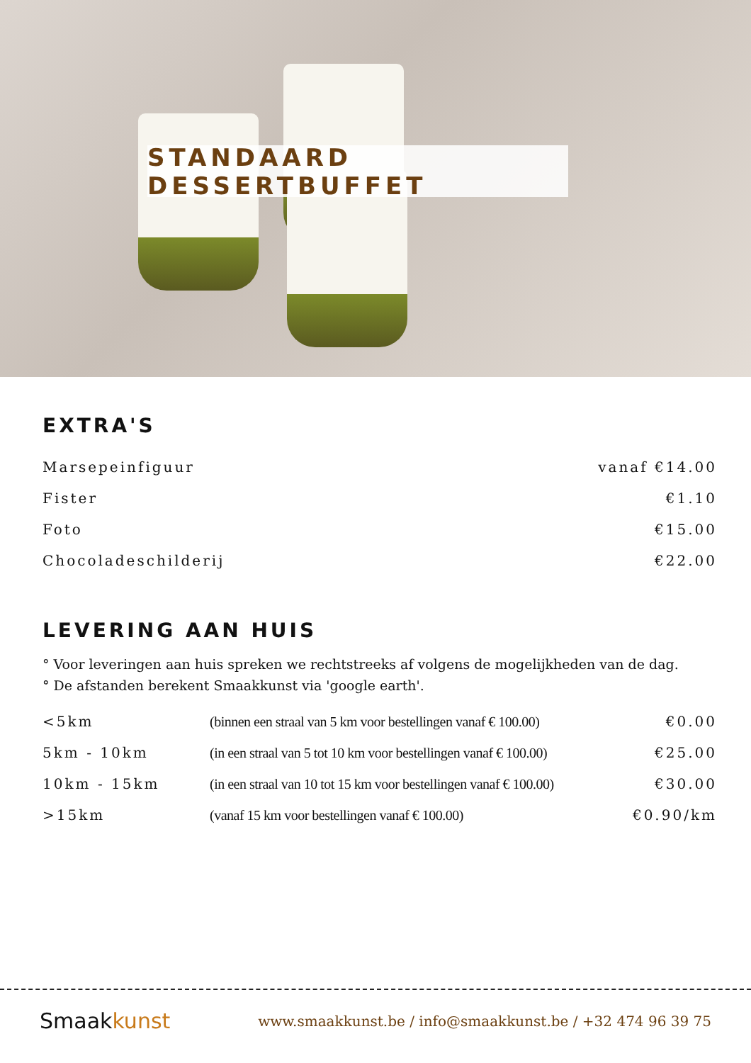STANDAARD DESSERTBUFFET
EXTRA'S
| Marsepeinfiguur | vanaf €14.00 |
| Fister | €1.10 |
| Foto | €15.00 |
| Chocoladeschilderij | €22.00 |
LEVERING AAN HUIS
° Voor leveringen aan huis spreken we rechtstreeks af volgens de mogelijkheden van de dag.
° De afstanden berekent Smaakkunst via 'google earth'.
| <5km | (binnen een straal van 5 km voor bestellingen vanaf € 100.00) | €0.00 |
| 5km - 10km | (in een straal van 5 tot 10 km voor bestellingen vanaf € 100.00) | €25.00 |
| 10km - 15km | (in een straal van 10 tot 15 km voor bestellingen vanaf € 100.00) | €30.00 |
| >15km | (vanaf 15 km voor bestellingen vanaf € 100.00) | €0.90/km |
Smaakkunst
www.smaakkunst.be / info@smaakkunst.be / +32 474 96 39 75